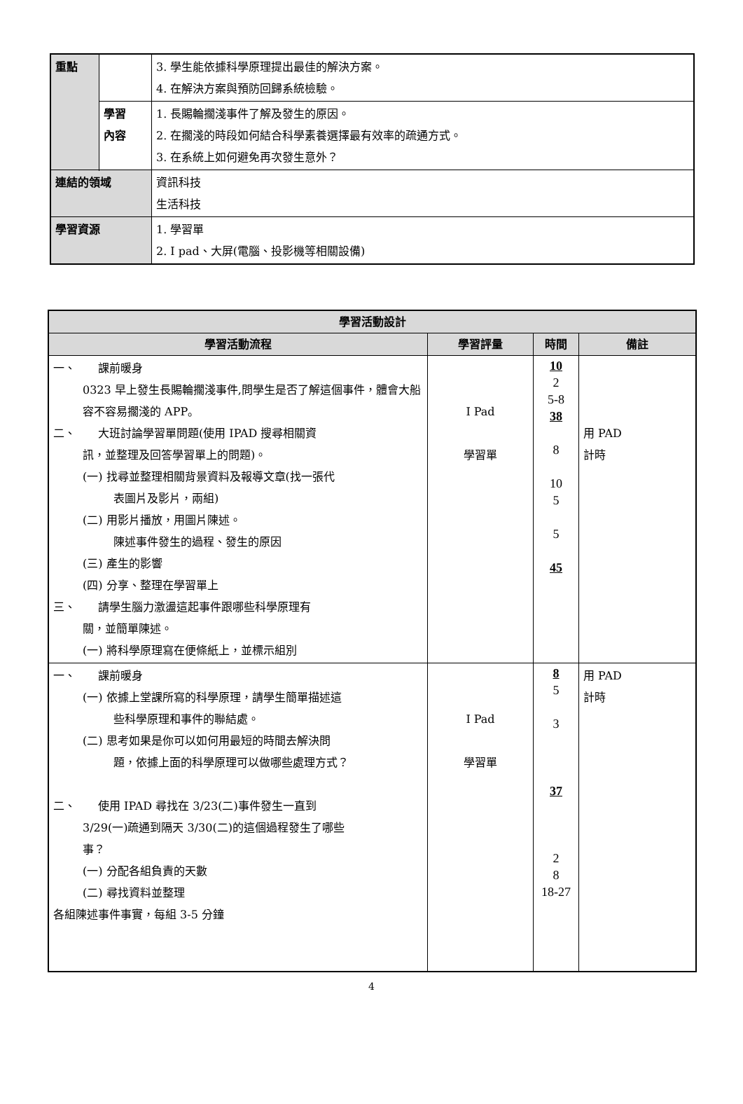| 重點 | | 3. 學生能依據科學原理提出最佳的解決方案。 4. 在解決方案與預防回歸系統檢驗。 |
| | 學習 內容 | 1. 長賜輪擱淺事件了解及發生的原因。 2. 在擱淺的時段如何結合科學素養選擇最有效率的疏通方式。 3. 在系統上如何避免再次發生意外？ |
| 連結的領域 | | 資訊科技 生活科技 |
| 學習資源 | | 1. 學習單 2. I pad、大屏(電腦、投影機等相關設備) |
| 學習活動設計 | | | |
| --- | --- | --- | --- |
| 學習活動流程 | 學習評量 | 時間 | 備註 |
| 一、 課前暖身 0323 早上發生長賜輪擱淺事件,問學生是否了解這個事件，體會大船容不容易擱淺的 APP。 二、 大班討論學習單問題(使用 IPAD 搜尋相關資 訊，並整理及回答學習單上的問題)。 (一) 找尋並整理相關背景資料及報導文章(找一張代 表圖片及影片，兩組) (二) 用影片播放，用圖片陳述。 陳述事件發生的過程、發生的原因 (三) 產生的影響 (四) 分享、整理在學習單上 三、 請學生腦力激盪這起事件跟哪些科學原理有 關，並簡單陳述。 (一) 將科學原理寫在便條紙上，並標示組別 | I Pad 學習單 | 10 2 5-8 38 8 10 5 5 45 | 用 PAD 計時 |
| 一、 課前暖身 (一) 依據上堂課所寫的科學原理，請學生簡單描述這 些科學原理和事件的聯結處。 (二) 思考如果是你可以如何用最短的時間去解決問 題，依據上面的科學原理可以做哪些處理方式？ 二、 使用 IPAD 尋找在 3/23(二)事件發生一直到 3/29(一)疏通到隔天 3/30(二)的這個過程發生了哪些 事？ (一) 分配各組負責的天數 (二) 尋找資料並整理 各組陳述事件事實，每組 3-5 分鐘 | I Pad 學習單 | 8 5 3 37 2 8 18-27 | 用 PAD 計時 |
4